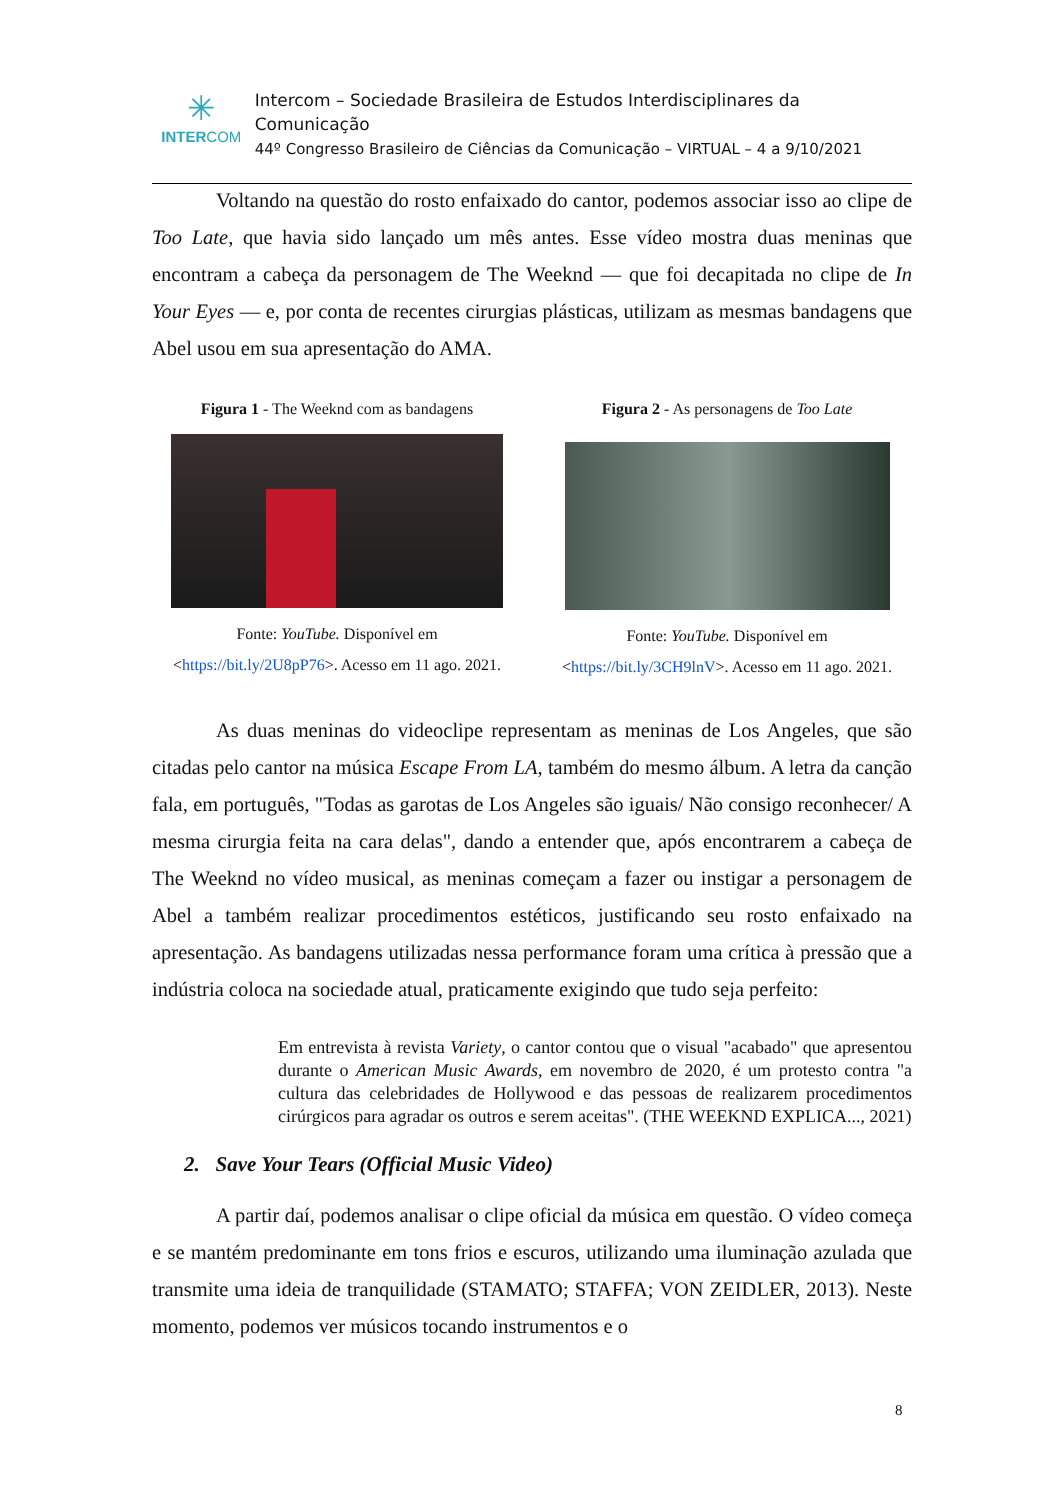✳
INTERCOM
Intercom – Sociedade Brasileira de Estudos Interdisciplinares da Comunicação
44º Congresso Brasileiro de Ciências da Comunicação – VIRTUAL – 4 a 9/10/2021
Voltando na questão do rosto enfaixado do cantor, podemos associar isso ao clipe de Too Late, que havia sido lançado um mês antes. Esse vídeo mostra duas meninas que encontram a cabeça da personagem de The Weeknd — que foi decapitada no clipe de In Your Eyes — e, por conta de recentes cirurgias plásticas, utilizam as mesmas bandagens que Abel usou em sua apresentação do AMA.
Figura 1 - The Weeknd com as bandagens
Fonte: YouTube. Disponível em
<https://bit.ly/2U8pP76>. Acesso em 11 ago. 2021.
Figura 2 - As personagens de Too Late
Fonte: YouTube. Disponível em
<https://bit.ly/3CH9lnV>. Acesso em 11 ago. 2021.
As duas meninas do videoclipe representam as meninas de Los Angeles, que são citadas pelo cantor na música Escape From LA, também do mesmo álbum. A letra da canção fala, em português, "Todas as garotas de Los Angeles são iguais/ Não consigo reconhecer/ A mesma cirurgia feita na cara delas", dando a entender que, após encontrarem a cabeça de The Weeknd no vídeo musical, as meninas começam a fazer ou instigar a personagem de Abel a também realizar procedimentos estéticos, justificando seu rosto enfaixado na apresentação. As bandagens utilizadas nessa performance foram uma crítica à pressão que a indústria coloca na sociedade atual, praticamente exigindo que tudo seja perfeito:
Em entrevista à revista Variety, o cantor contou que o visual "acabado" que apresentou durante o American Music Awards, em novembro de 2020, é um protesto contra "a cultura das celebridades de Hollywood e das pessoas de realizarem procedimentos cirúrgicos para agradar os outros e serem aceitas". (THE WEEKND EXPLICA..., 2021)
2. Save Your Tears (Official Music Video)
A partir daí, podemos analisar o clipe oficial da música em questão. O vídeo começa e se mantém predominante em tons frios e escuros, utilizando uma iluminação azulada que transmite uma ideia de tranquilidade (STAMATO; STAFFA; VON ZEIDLER, 2013). Neste momento, podemos ver músicos tocando instrumentos e o
8